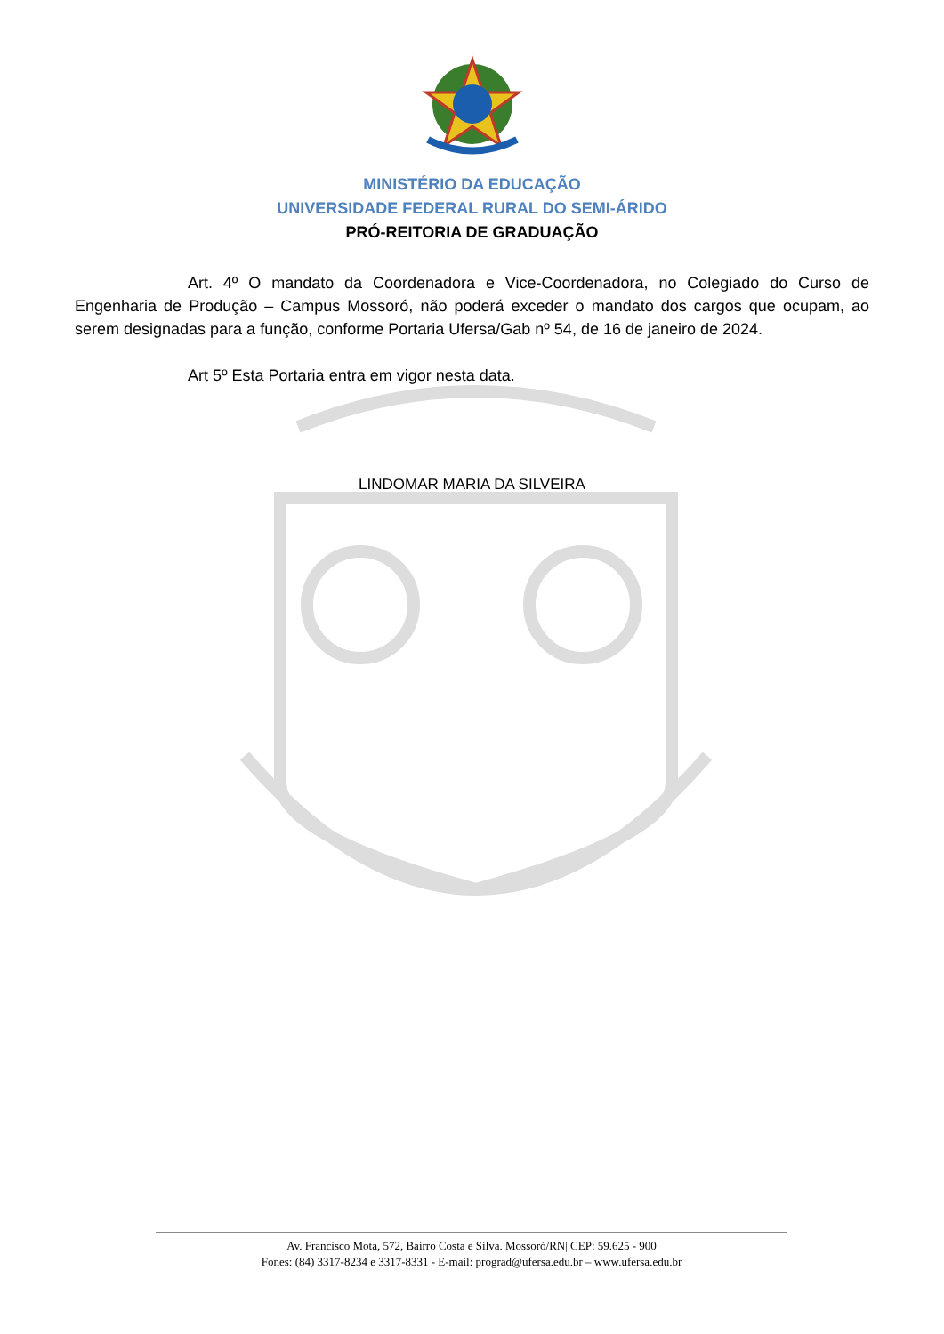MINISTÉRIO DA EDUCAÇÃO
UNIVERSIDADE FEDERAL RURAL DO SEMI-ÁRIDO
PRÓ-REITORIA DE GRADUAÇÃO
Art. 4º O mandato da Coordenadora e Vice-Coordenadora, no Colegiado do Curso de Engenharia de Produção – Campus Mossoró, não poderá exceder o mandato dos cargos que ocupam, ao serem designadas para a função, conforme Portaria Ufersa/Gab nº 54, de 16 de janeiro de 2024.
Art 5º Esta Portaria entra em vigor nesta data.
LINDOMAR MARIA DA SILVEIRA
Av. Francisco Mota, 572, Bairro Costa e Silva. Mossoró/RN| CEP: 59.625 - 900
Fones: (84) 3317-8234 e 3317-8331 - E-mail: prograd@ufersa.edu.br – www.ufersa.edu.br